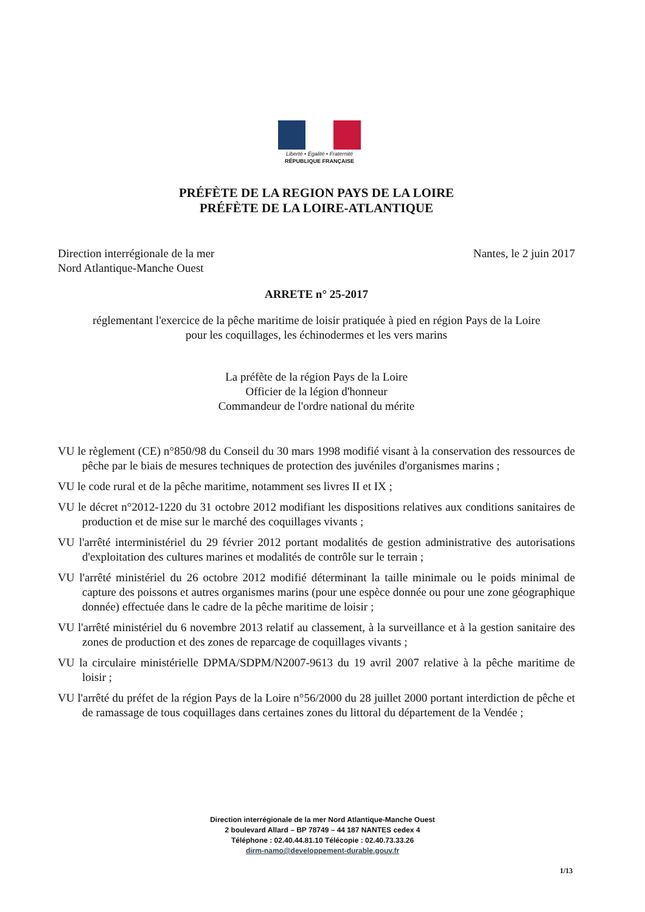Liberté • Égalité • Fraternité
RÉPUBLIQUE FRANÇAISE
PRÉFÈTE DE LA REGION PAYS DE LA LOIRE
PRÉFÈTE DE LA LOIRE-ATLANTIQUE
Direction interrégionale de la mer
Nord Atlantique-Manche Ouest
Nantes, le 2 juin 2017
ARRETE n° 25-2017
réglementant l'exercice de la pêche maritime de loisir pratiquée à pied en région Pays de la Loire
pour les coquillages, les échinodermes et les vers marins
La préfète de la région Pays de la Loire
Officier de la légion d'honneur
Commandeur de l'ordre national du mérite
VU le règlement (CE) n°850/98 du Conseil du 30 mars 1998 modifié visant à la conservation des ressources de pêche par le biais de mesures techniques de protection des juvéniles d'organismes marins ;
VU le code rural et de la pêche maritime, notamment ses livres II et IX ;
VU le décret n°2012-1220 du 31 octobre 2012 modifiant les dispositions relatives aux conditions sanitaires de production et de mise sur le marché des coquillages vivants ;
VU l'arrêté interministériel du 29 février 2012 portant modalités de gestion administrative des autorisations d'exploitation des cultures marines et modalités de contrôle sur le terrain ;
VU l'arrêté ministériel du 26 octobre 2012 modifié déterminant la taille minimale ou le poids minimal de capture des poissons et autres organismes marins (pour une espèce donnée ou pour une zone géographique donnée) effectuée dans le cadre de la pêche maritime de loisir ;
VU l'arrêté ministériel du 6 novembre 2013 relatif au classement, à la surveillance et à la gestion sanitaire des zones de production et des zones de reparcage de coquillages vivants ;
VU la circulaire ministérielle DPMA/SDPM/N2007-9613 du 19 avril 2007 relative à la pêche maritime de loisir ;
VU l'arrêté du préfet de la région Pays de la Loire n°56/2000 du 28 juillet 2000 portant interdiction de pêche et de ramassage de tous coquillages dans certaines zones du littoral du département de la Vendée ;
Direction interrégionale de la mer Nord Atlantique-Manche Ouest
2 boulevard Allard – BP 78749 – 44 187 NANTES cedex 4
Téléphone : 02.40.44.81.10 Télécopie : 02.40.73.33.26
dirm-namo@developpement-durable.gouv.fr
1/13